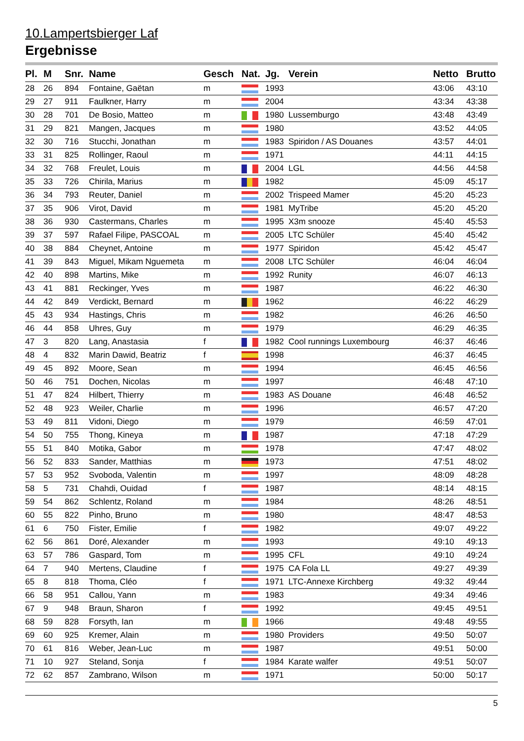10.Lampertsbierger Laf
Ergebnisse
| Pl. | M | Snr. | Name | Gesch | Nat. | Jg. | Verein | Netto | Brutto |
| --- | --- | --- | --- | --- | --- | --- | --- | --- | --- |
| 28 | 26 | 894 | Fontaine, Gaëtan | m | | 1993 | | 43:06 | 43:10 |
| 29 | 27 | 911 | Faulkner, Harry | m | | 2004 | | 43:34 | 43:38 |
| 30 | 28 | 701 | De Bosio, Matteo | m | | 1980 | Lussemburgo | 43:48 | 43:49 |
| 31 | 29 | 821 | Mangen, Jacques | m | | 1980 | | 43:52 | 44:05 |
| 32 | 30 | 716 | Stucchi, Jonathan | m | | 1983 | Spiridon / AS Douanes | 43:57 | 44:01 |
| 33 | 31 | 825 | Rollinger, Raoul | m | | 1971 | | 44:11 | 44:15 |
| 34 | 32 | 768 | Freulet, Louis | m | | 2004 | LGL | 44:56 | 44:58 |
| 35 | 33 | 726 | Chirila, Marius | m | | 1982 | | 45:09 | 45:17 |
| 36 | 34 | 793 | Reuter, Daniel | m | | 2002 | Trispeed Mamer | 45:20 | 45:23 |
| 37 | 35 | 906 | Virot, David | m | | 1981 | MyTribe | 45:20 | 45:20 |
| 38 | 36 | 930 | Castermans, Charles | m | | 1995 | X3m snooze | 45:40 | 45:53 |
| 39 | 37 | 597 | Rafael Filipe, PASCOAL | m | | 2005 | LTC Schüler | 45:40 | 45:42 |
| 40 | 38 | 884 | Cheynet, Antoine | m | | 1977 | Spiridon | 45:42 | 45:47 |
| 41 | 39 | 843 | Miguel, Mikam Nguemeta | m | | 2008 | LTC Schüler | 46:04 | 46:04 |
| 42 | 40 | 898 | Martins, Mike | m | | 1992 | Runity | 46:07 | 46:13 |
| 43 | 41 | 881 | Reckinger, Yves | m | | 1987 | | 46:22 | 46:30 |
| 44 | 42 | 849 | Verdickt, Bernard | m | | 1962 | | 46:22 | 46:29 |
| 45 | 43 | 934 | Hastings, Chris | m | | 1982 | | 46:26 | 46:50 |
| 46 | 44 | 858 | Uhres, Guy | m | | 1979 | | 46:29 | 46:35 |
| 47 | 3 | 820 | Lang, Anastasia | f | | 1982 | Cool runnings Luxembourg | 46:37 | 46:46 |
| 48 | 4 | 832 | Marin Dawid, Beatriz | f | | 1998 | | 46:37 | 46:45 |
| 49 | 45 | 892 | Moore, Sean | m | | 1994 | | 46:45 | 46:56 |
| 50 | 46 | 751 | Dochen, Nicolas | m | | 1997 | | 46:48 | 47:10 |
| 51 | 47 | 824 | Hilbert, Thierry | m | | 1983 | AS Douane | 46:48 | 46:52 |
| 52 | 48 | 923 | Weiler, Charlie | m | | 1996 | | 46:57 | 47:20 |
| 53 | 49 | 811 | Vidoni, Diego | m | | 1979 | | 46:59 | 47:01 |
| 54 | 50 | 755 | Thong, Kineya | m | | 1987 | | 47:18 | 47:29 |
| 55 | 51 | 840 | Motika, Gabor | m | | 1978 | | 47:47 | 48:02 |
| 56 | 52 | 833 | Sander, Matthias | m | | 1973 | | 47:51 | 48:02 |
| 57 | 53 | 952 | Svoboda, Valentin | m | | 1997 | | 48:09 | 48:28 |
| 58 | 5 | 731 | Chahdi, Ouidad | f | | 1987 | | 48:14 | 48:15 |
| 59 | 54 | 862 | Schlentz, Roland | m | | 1984 | | 48:26 | 48:51 |
| 60 | 55 | 822 | Pinho, Bruno | m | | 1980 | | 48:47 | 48:53 |
| 61 | 6 | 750 | Fister, Emilie | f | | 1982 | | 49:07 | 49:22 |
| 62 | 56 | 861 | Doré, Alexander | m | | 1993 | | 49:10 | 49:13 |
| 63 | 57 | 786 | Gaspard, Tom | m | | 1995 | CFL | 49:10 | 49:24 |
| 64 | 7 | 940 | Mertens, Claudine | f | | 1975 | CA Fola LL | 49:27 | 49:39 |
| 65 | 8 | 818 | Thoma, Cléo | f | | 1971 | LTC-Annexe Kirchberg | 49:32 | 49:44 |
| 66 | 58 | 951 | Callou, Yann | m | | 1983 | | 49:34 | 49:46 |
| 67 | 9 | 948 | Braun, Sharon | f | | 1992 | | 49:45 | 49:51 |
| 68 | 59 | 828 | Forsyth, Ian | m | | 1966 | | 49:48 | 49:55 |
| 69 | 60 | 925 | Kremer, Alain | m | | 1980 | Providers | 49:50 | 50:07 |
| 70 | 61 | 816 | Weber, Jean-Luc | m | | 1987 | | 49:51 | 50:00 |
| 71 | 10 | 927 | Steland, Sonja | f | | 1984 | Karate walfer | 49:51 | 50:07 |
| 72 | 62 | 857 | Zambrano, Wilson | m | | 1971 | | 50:00 | 50:17 |
5